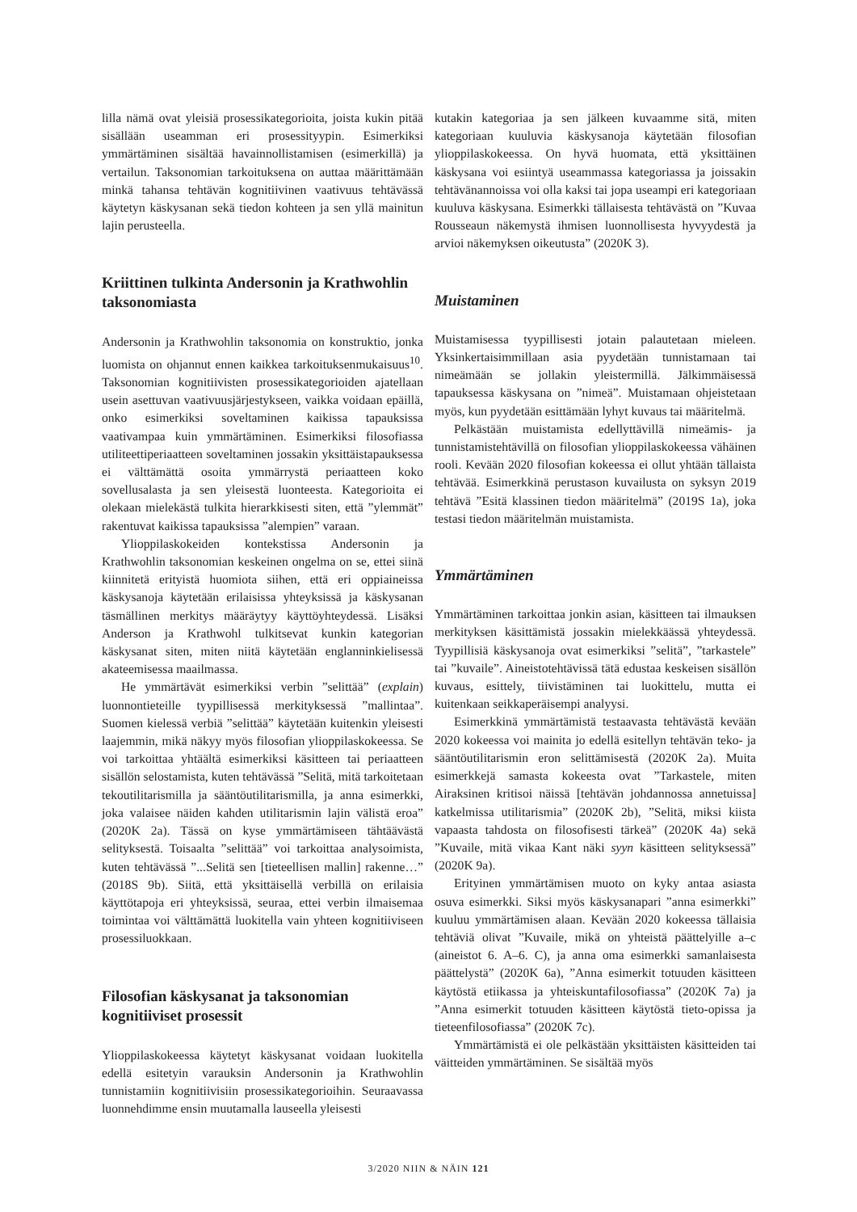lilla nämä ovat yleisiä prosessikategorioita, joista kukin pitää sisällään useamman eri prosessityypin. Esimerkiksi ymmärtäminen sisältää havainnollistamisen (esimerkillä) ja vertailun. Taksonomian tarkoituksena on auttaa määrittämään minkä tahansa tehtävän kognitiivinen vaativuus tehtävässä käytetyn käskysanan sekä tiedon kohteen ja sen yllä mainitun lajin perusteella.
Kriittinen tulkinta Andersonin ja Krathwohlin taksonomiasta
Andersonin ja Krathwohlin taksonomia on konstruktio, jonka luomista on ohjannut ennen kaikkea tarkoituksenmukaisuus<sup>10</sup>. Taksonomian kognitiivisten prosessikategorioiden ajatellaan usein asettuvan vaativuusjärjestykseen, vaikka voidaan epäillä, onko esimerkiksi soveltaminen kaikissa tapauksissa vaativampaa kuin ymmärtäminen. Esimerkiksi filosofiassa utiliteettiperiaatteen soveltaminen jossakin yksittäistapauksessa ei välttämättä osoita ymmärrystä periaatteen koko sovellusalasta ja sen yleisestä luonteesta. Kategorioita ei olekaan mielekästä tulkita hierarkkisesti siten, että ”ylemmät” rakentuvat kaikissa tapauksissa ”alempien” varaan.
Ylioppilaskokeiden kontekstissa Andersonin ja Krathwohlin taksonomian keskeinen ongelma on se, ettei siinä kiinnitetä erityistä huomiota siihen, että eri oppiaineissa käskysanoja käytetään erilaisissa yhteyksissä ja käskysanan täsmällinen merkitys määräytyy käyttöyhteydessä. Lisäksi Anderson ja Krathwohl tulkitsevat kunkin kategorian käskysanat siten, miten niitä käytetään englanninkielisessä akateemisessa maailmassa.
He ymmärtävät esimerkiksi verbin ”selittää” (explain) luonnontieteille tyypillisessä merkityksessä ”mallintaa”. Suomen kielessä verbiä ”selittää” käytetään kuitenkin yleisesti laajemmin, mikä näkyy myös filosofian ylioppilaskokeessa. Se voi tarkoittaa yhtäältä esimerkiksi käsitteen tai periaatteen sisällön selostamista, kuten tehtävässä ”Selitä, mitä tarkoitetaan tekoutilitarismilla ja sääntöutilitarismilla, ja anna esimerkki, joka valaisee näiden kahden utilitarismin lajin välistä eroa” (2020K 2a). Tässä on kyse ymmärtämiseen tähtäävästä selityksestä. Toisaalta ”selittää” voi tarkoittaa analysoimista, kuten tehtävässä ”...Selitä sen [tieteellisen mallin] rakenne…” (2018S 9b). Siitä, että yksittäisellä verbillä on erilaisia käyttötapoja eri yhteyksissä, seuraa, ettei verbin ilmaisemaa toimintaa voi välttämättä luokitella vain yhteen kognitiiviseen prosessiluokkaan.
Filosofian käskysanat ja taksonomian kognitiiviset prosessit
Ylioppilaskokeessa käytetyt käskysanat voidaan luokitella edellä esitetyin varauksin Andersonin ja Krathwohlin tunnistamiin kognitiivisiin prosessikategorioihin. Seuraavassa luonnehdimme ensin muutamalla lauseella yleisesti
kutakin kategoriaa ja sen jälkeen kuvaamme sitä, miten kategoriaan kuuluvia käskysanoja käytetään filosofian ylioppilaskokeessa. On hyvä huomata, että yksittäinen käskysana voi esiintyä useammassa kategoriassa ja joissakin tehtävänannoissa voi olla kaksi tai jopa useampi eri kategoriaan kuuluva käskysana. Esimerkki tällaisesta tehtävästä on ”Kuvaa Rousseaun näkemystä ihmisen luonnollisesta hyvyydestä ja arvioi näkemyksen oikeutusta” (2020K 3).
Muistaminen
Muistamisessa tyypillisesti jotain palautetaan mieleen. Yksinkertaisimmillaan asia pyydetään tunnistamaan tai nimeämään se jollakin yleistermillä. Jälkimmäisessä tapauksessa käskysana on ”nimeä”. Muistamaan ohjeistetaan myös, kun pyydetään esittämään lyhyt kuvaus tai määritelmä.
Pelkästään muistamista edellyttävillä nimeämis- ja tunnistamistehtävillä on filosofian ylioppilaskokeessa vähäinen rooli. Kevään 2020 filosofian kokeessa ei ollut yhtään tällaista tehtävää. Esimerkkinä perustason kuvailusta on syksyn 2019 tehtävä ”Esitä klassinen tiedon määritelmä” (2019S 1a), joka testasi tiedon määritelmän muistamista.
Ymmärtäminen
Ymmärtäminen tarkoittaa jonkin asian, käsitteen tai ilmauksen merkityksen käsittämistä jossakin mielekkäässä yhteydessä. Tyypillisiä käskysanoja ovat esimerkiksi ”selitä”, ”tarkastele” tai ”kuvaile”. Aineistotehtävissä tätä edustaa keskeisen sisällön kuvaus, esittely, tiivistäminen tai luokittelu, mutta ei kuitenkaan seikkaperäisempi analyysi.
Esimerkkinä ymmärtämistä testaavasta tehtävästä kevään 2020 kokeessa voi mainita jo edellä esitellyn tehtävän teko- ja sääntöutilitarismin eron selittämisestä (2020K 2a). Muita esimerkkejä samasta kokeesta ovat ”Tarkastele, miten Airaksinen kritisoi näissä [tehtävän johdannossa annetuissa] katkelmissa utilitarismia” (2020K 2b), ”Selitä, miksi kiista vapaasta tahdosta on filosofisesti tärkeä” (2020K 4a) sekä ”Kuvaile, mitä vikaa Kant näki syyn käsitteen selityksessä” (2020K 9a).
Erityinen ymmärtämisen muoto on kyky antaa asiasta osuva esimerkki. Siksi myös käskysanapari ”anna esimerkki” kuuluu ymmärtämisen alaan. Kevään 2020 kokeessa tällaisia tehtäviä olivat ”Kuvaile, mikä on yhteistä päättelyille a–c (aineistot 6. A–6. C), ja anna oma esimerkki samanlaisesta päättelystä” (2020K 6a), ”Anna esimerkit totuuden käsitteen käytöstä etiikassa ja yhteiskuntafilosofiassa” (2020K 7a) ja ”Anna esimerkit totuuden käsitteen käytöstä tieto-opissa ja tieteenfilosofiassa” (2020K 7c).
Ymmärtämistä ei ole pelkästään yksittäisten käsitteiden tai väitteiden ymmärtäminen. Se sisältää myös
3/2020 NIIN & NÄIN 121